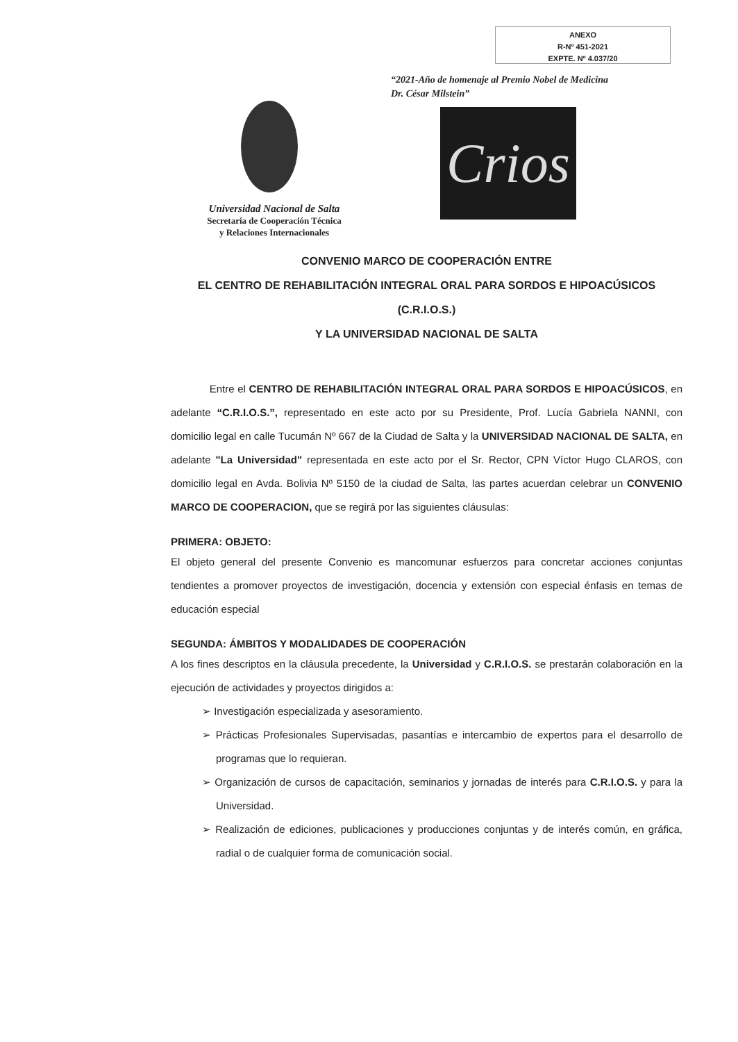ANEXO
R-Nº 451-2021
EXPTE. Nº 4.037/20
“2021-Año de homenaje al Premio Nobel de Medicina
Dr. César Milstein”
Crios
Universidad Nacional de Salta
Secretaría de Cooperación Técnica
y Relaciones Internacionales
CONVENIO MARCO DE COOPERACIÓN ENTRE
EL CENTRO DE REHABILITACIÓN INTEGRAL ORAL PARA SORDOS E HIPOACÚSICOS (C.R.I.O.S.)
Y LA UNIVERSIDAD NACIONAL DE SALTA
Entre el CENTRO DE REHABILITACIÓN INTEGRAL ORAL PARA SORDOS E HIPOACÚSICOS, en adelante “C.R.I.O.S.”, representado en este acto por su Presidente, Prof. Lucía Gabriela NANNI, con domicilio legal en calle Tucumán Nº 667 de la Ciudad de Salta y la UNIVERSIDAD NACIONAL DE SALTA, en adelante "La Universidad" representada en este acto por el Sr. Rector, CPN Víctor Hugo CLAROS, con domicilio legal en Avda. Bolivia Nº 5150 de la ciudad de Salta, las partes acuerdan celebrar un CONVENIO MARCO DE COOPERACION, que se regirá por las siguientes cláusulas:
PRIMERA: OBJETO:
El objeto general del presente Convenio es mancomunar esfuerzos para concretar acciones conjuntas tendientes a promover proyectos de investigación, docencia y extensión con especial énfasis en temas de educación especial
SEGUNDA: ÁMBITOS Y MODALIDADES DE COOPERACIÓN
A los fines descriptos en la cláusula precedente, la Universidad y C.R.I.O.S. se prestarán colaboración en la ejecución de actividades y proyectos dirigidos a:
➢ Investigación especializada y asesoramiento.
➢ Prácticas Profesionales Supervisadas, pasantías e intercambio de expertos para el desarrollo de programas que lo requieran.
➢ Organización de cursos de capacitación, seminarios y jornadas de interés para C.R.I.O.S. y para la Universidad.
➢ Realización de ediciones, publicaciones y producciones conjuntas y de interés común, en gráfica, radial o de cualquier forma de comunicación social.